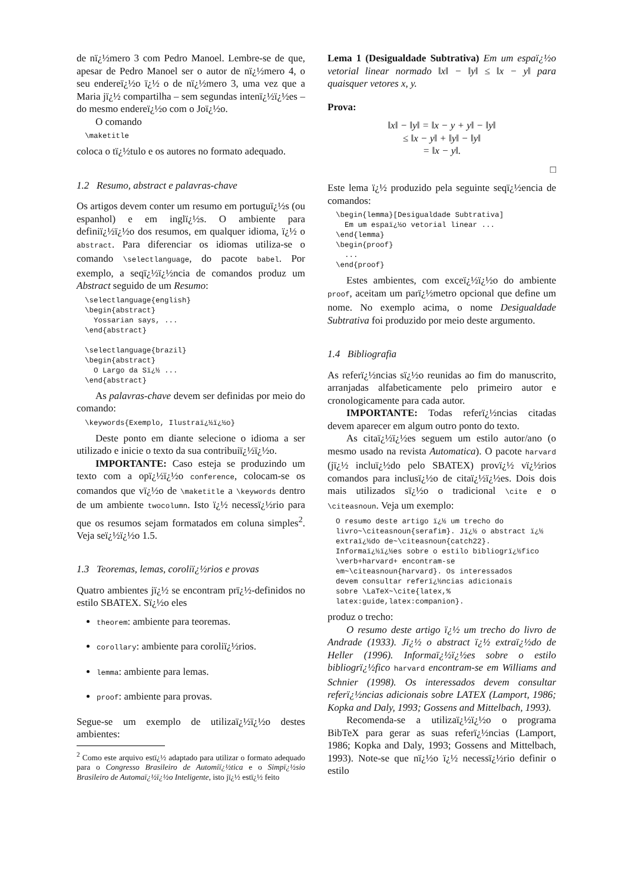de nï¿½mero 3 com Pedro Manoel. Lembre-se de que, apesar de Pedro Manoel ser o autor de nï¿½mero 4, o seu endereï¿½o ï¿½ o de nï¿½mero 3, uma vez que a Maria jï¿½ compartilha – sem segundas intenï¿½ï¿½es – do mesmo endereï¿½o com o Joï¿½o.
O comando
\maketitle
coloca o tï¿½tulo e os autores no formato adequado.
1.2 Resumo, abstract e palavras-chave
Os artigos devem conter um resumo em portuguï¿½s (ou espanhol) e em inglï¿½s. O ambiente para definiï¿½ï¿½o dos resumos, em qualquer idioma, ï¿½ o abstract. Para diferenciar os idiomas utiliza-se o comando \selectlanguage, do pacote babel. Por exemplo, a seqï¿½ï¿½ncia de comandos produz um Abstract seguido de um Resumo:
\selectlanguage{english}
\begin{abstract}
  Yossarian says, ...
\end{abstract}

\selectlanguage{brazil}
\begin{abstract}
  O Largo da Sï¿½ ...
\end{abstract}
As palavras-chave devem ser definidas por meio do comando:
\keywords{Exemplo, Ilustraï¿½ï¿½o}
Deste ponto em diante selecione o idioma a ser utilizado e inicie o texto da sua contribuiï¿½ï¿½o.
IMPORTANTE: Caso esteja se produzindo um texto com a opï¿½ï¿½o conference, colocam-se os comandos que vï¿½o de \maketitle a \keywords dentro de um ambiente twocolumn. Isto ï¿½ necessï¿½rio para que os resumos sejam formatados em coluna simples<sup>2</sup>. Veja seï¿½ï¿½o 1.5.
1.3 Teoremas, lemas, coroliï¿½rios e provas
Quatro ambientes jï¿½ se encontram prï¿½-definidos no estilo SBATEX. Sï¿½o eles
theorem: ambiente para teoremas.
corollary: ambiente para coroliï¿½rios.
lemma: ambiente para lemas.
proof: ambiente para provas.
Segue-se um exemplo de utilizaï¿½ï¿½o destes ambientes:
<sup>2</sup> Como este arquivo estï¿½ adaptado para utilizar o formato adequado para o Congresso Brasileiro de Automiï¿½tica e o Simpï¿½sio Brasileiro de Automaï¿½ï¿½o Inteligente, isto jï¿½ estï¿½ feito
Lema 1 (Desigualdade Subtrativa) Em um espaï¿½o vetorial linear normado ‖x‖ − ‖y‖ ≤ ‖x − y‖ para quaisquer vetores x, y.
Prova:
‖x‖ − ‖y‖ = ‖x − y + y‖ − ‖y‖
≤ ‖x − y‖ + ‖y‖ − ‖y‖
= ‖x − y‖.
□
Este lema ï¿½ produzido pela seguinte seqï¿½encia de comandos:
\begin{lemma}[Desigualdade Subtrativa]
  Em um espaï¿½o vetorial linear ...
\end{lemma}
\begin{proof}
  ...
\end{proof}
Estes ambientes, com exceï¿½ï¿½o do ambiente proof, aceitam um parï¿½metro opcional que define um nome. No exemplo acima, o nome Desigualdade Subtrativa foi produzido por meio deste argumento.
1.4 Bibliografia
As referï¿½ncias sï¿½o reunidas ao fim do manuscrito, arranjadas alfabeticamente pelo primeiro autor e cronologicamente para cada autor.
IMPORTANTE: Todas referï¿½ncias citadas devem aparecer em algum outro ponto do texto.
As citaï¿½ï¿½es seguem um estilo autor/ano (o mesmo usado na revista Automatica). O pacote harvard (jï¿½ incluï¿½do pelo SBATEX) provï¿½ vï¿½rios comandos para inclusï¿½o de citaï¿½ï¿½es. Dois dois mais utilizados sï¿½o o tradicional \cite e o \citeasnoun. Veja um exemplo:
O resumo deste artigo ï¿½ um trecho do
livro~\citeasnoun{serafim}. Jï¿½ o abstract ï¿½
extraï¿½do de~\citeasnoun{catch22}.
Informaï¿½ï¿½es sobre o estilo bibliogrï¿½fico
\verb+harvard+ encontram-se
em~\citeasnoun{harvard}. Os interessados
devem consultar referï¿½ncias adicionais
sobre \LaTeX~\cite{latex,%
latex:guide,latex:companion}.
produz o trecho:
O resumo deste artigo ï¿½ um trecho do livro de Andrade (1933). Jï¿½ o abstract ï¿½ extraï¿½do de Heller (1996). Informaï¿½ï¿½es sobre o estilo bibliogrï¿½fico harvard encontram-se em Williams and Schnier (1998). Os interessados devem consultar referï¿½ncias adicionais sobre LATEX (Lamport, 1986; Kopka and Daly, 1993; Gossens and Mittelbach, 1993).
Recomenda-se a utilizaï¿½ï¿½o o programa BibTeX para gerar as suas referï¿½ncias (Lamport, 1986; Kopka and Daly, 1993; Gossens and Mittelbach, 1993). Note-se que nï¿½o ï¿½ necessï¿½rio definir o estilo